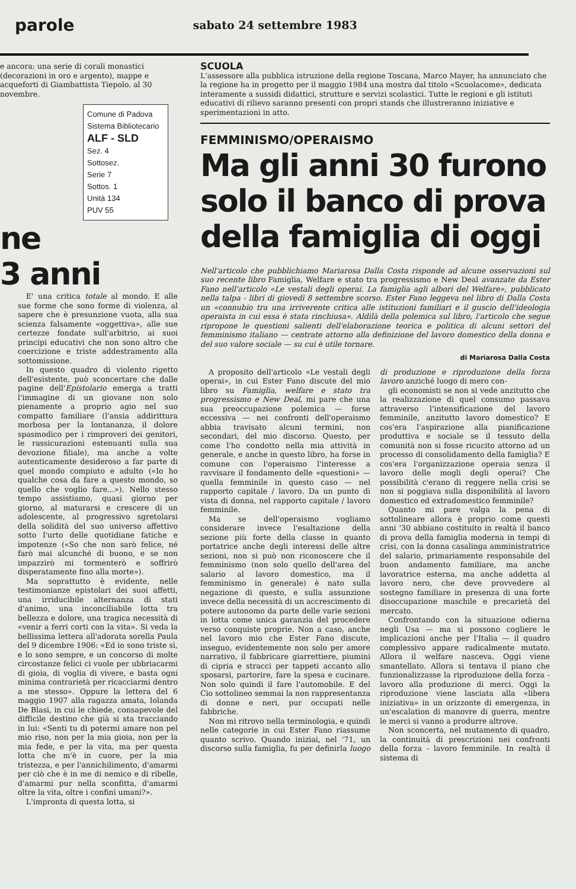parole sabato 24 settembre 1983
e ancora: una serie di corali monastici (decorazioni in oro e argento), mappe e acqueforti di Giambattista Tiepolo. al 30 novembre.
Comune di Padova
Sistema Bibliotecario
ALF - SLD
Sez. 4
Sottosez.
Serie 7
Sottos. 1
Unità 134
PUV 55
ne
3 anni
E' una critica totale al mondo. E alle sue forme che sono forme di violenza, al sapere che è presunzione vuota, alla sua scienza falsamente «oggettiva», alle sue certezze fondate sull'arbitrio, ai suoi principi educativi che non sono altro che coercizione e triste addestramento alla sottomissione.
In questo quadro di violento rigetto dell'esistente, può sconcertare che dalle pagine dell'Epistolario emerga a tratti l'immagine di un giovane non solo pienamente a proprio agio nel suo compatto familiare (l'ansia addirittura morbosa per la lontananza, il dolore spasmodico per i rimproveri dei genitori, le rassicurazioni estenuanti sulla sua devozione filiale), ma anche a volte autenticamente desideroso a far parte di quel mondo compiuto e adulto («Io ho qualche cosa da fare a questo mondo, so quello che voglio fare...»). Nello stesso tempo assistiamo, quasi giorno per giorno, al maturarsi e crescere di un adolescente, al progressivo sgretolarsi della solidità del suo universo affettivo sotto l'urto delle quotidiane fatiche e impotenze («So che non sarò felice, né farò mai alcunché di buono, e se non impazzirò mi tormenterò e soffrirò disperatamente fino alla morte»).
Ma soprattutto è evidente, nelle testimonianze epistolari dei suoi affetti, una irriducibile alternanza di stati d'animo, una inconciliabile lotta tra bellezza e dolore, una tragica necessità di «venir a ferri corti con la vita». Si veda la bellissima lettera all'adorata sorella Paula del 9 dicembre 1906: «Ed io sono triste sì, e lo sono sempre, e un concorso di molte circostanze felici ci vuole per ubbriacarmi di gioia, di voglia di vivere, e basta ogni minima contrarietà per ricacciarmi dentro a me stesso». Oppure la lettera del 6 maggio 1907 alla ragazza amata, Iolanda De Blasi, in cui le chiede, consapevole del difficile destino che già si sta tracciando in lui: «Senti tu di potermi amare non pel mio riso, non per la mia gioia, non per la mia fede, e per la vita, ma per questa lotta che m'è in cuore, per la mia tristezza, e per l'annichilimento, d'amarmi per ciò che è in me di nemico e di ribelle, d'amarmi pur nella sconfitta, d'amarmi oltre la vita, oltre i confini umani?».
L'impronta di questa lotta, si
SCUOLA
L'assessore alla pubblica istruzione della regione Toscana, Marco Mayer, ha annunciato che la regione ha in progetto per il maggio 1984 una mostra dal titolo «Scuolacome», dedicata interamente a sussidi didattici, strutture e servizi scolastici. Tutte le regioni e gli istituti educativi di rilievo saranno presenti con propri stands che illustreranno iniziative e sperimentazioni in atto.
FEMMINISMO/OPERAISMO
Ma gli anni 30 furono solo il banco di prova della famiglia di oggi
Nell'articolo che pubblichiamo Mariarosa Dalla Costa risponde ad alcune osservazioni sul suo recente libro Famiglia, Welfare e stato tra progressismo e New Deal avanzate da Ester Fano nell'articolo «Le vestali degli operai. La famiglia agli albori del Welfare», pubblicato nella talpa - libri di giovedì 8 settembre scorso. Ester Fano leggeva nel libro di Dalla Costa un «connubio tra una irriverente critica alle istituzioni familiari e il guscio dell'ideologia operaista in cui essa è stata rinchiusa». Aldilà della polemica sul libro, l'articolo che segue ripropone le questioni salienti dell'elaborazione teorica e politica di alcuni settori del femminismo italiano — centrate attorno alla definizione del lavoro domestico della donna e del suo valore sociale — su cui è utile tornare.
di Mariarosa Dalla Costa
A proposito dell'articolo «Le vestali degli operai», in cui Ester Fano discute del mio libro su Famiglia, welfare e stato tra progressismo e New Deal, mi pare che una sua preoccupazione polemica — forse eccessiva — nei confronti dell'operaismo abbia travisato alcuni termini, non secondari, del mio discorso. Questo, per come l'ho condotto nella mia attività in generale, e anche in questo libro, ha forse in comune con l'operaismo l'interesse a ravvisare il fondamento delle «questioni» — quella femminile in questo caso — nel rapporto capitale / lavoro. Da un punto di vista di donna, nel rapporto capitale / lavoro femminile.
Ma se dell'operaismo vogliamo considerare invece l'esaltazione della sezione più forte della classe in quanto portatrice anche degli interessi delle altre sezioni, non si può non riconoscere che il femminismo (non solo quello dell'area del salario al lavoro domestico, ma il femminismo in generale) è nato sulla negazione di questo, e sulla assunzione invece della necessità di un accrescimento di potere autonomo da parte delle varie sezioni in lotta come unica garanzia del procedere verso conquiste proprie. Non a caso, anche nel lavoro mio che Ester Fano discute, inseguo, evidentemente non solo per amore narrativo, il fabbricare giarrettiere, piumini di cipria e stracci per tappeti accanto allo sposarsi, partorire, fare la spesa e cucinare. Non solo quindi il fare l'automobile. E del Cio sottolineo semmai la non rappresentanza di donne e neri, pur occupati nelle fabbriche.
Non mi ritrovo nella terminologia, e quindi nelle categorie in cui Ester Fano riassume quanto scrivo. Quando iniziai, nel '71, un discorso sulla famiglia, fu per definirla luogo di produzione e riproduzione della forza lavoro anziché luogo di mero con-
gli economisti se non si vede anzitutto che la realizzazione di quel consumo passava attraverso l'intensificazione del lavoro femminile, anzitutto lavoro domestico? E cos'era l'aspirazione alla pianificazione produttiva e sociale se il tessuto della comunità non si fosse ricucito attorno ad un processo di consolidamento della famiglia? E cos'era l'organizzazione operaia senza il lavoro delle mogli degli operai? Che possibilità c'erano di reggere nella crisi se non si poggiava sulla disponibilità al lavoro domestico ed extradomestico femminile?
Quanto mi pare valga la pena di sottolineare allora è proprio come questi anni '30 abbiano costituito in realtà il banco di prova della famiglia moderna in tempi di crisi, con la donna casalinga amministratrice del salario, primariamente responsabile del buon andamento familiare, ma anche lavoratrice esterna, ma anche addetta al lavoro nero, che deve provvedere al sostegno familiare in presenza di una forte disoccupazione maschile e precarietà del mercato.
Confrontando con la situazione odierna negli Usa — ma si possono cogliere le implicazioni anche per l'Italia — il quadro complessivo appare radicalmente mutato. Allora il welfare nasceva. Oggi viene smantellato. Allora si tentava il piano che funzionalizzasse la riproduzione della forza - lavoro alla produzione di merci. Oggi la riproduzione viene lasciata alla «libera iniziativa» in un orizzonte di emergenza, in un'escalation di manovre di guerra, mentre le merci si vanno a produrre altrove.
Non sconcerta, nel mutamento di quadro, la continuità di prescrizioni nei confronti della forza - lavoro femminile. In realtà il sistema di